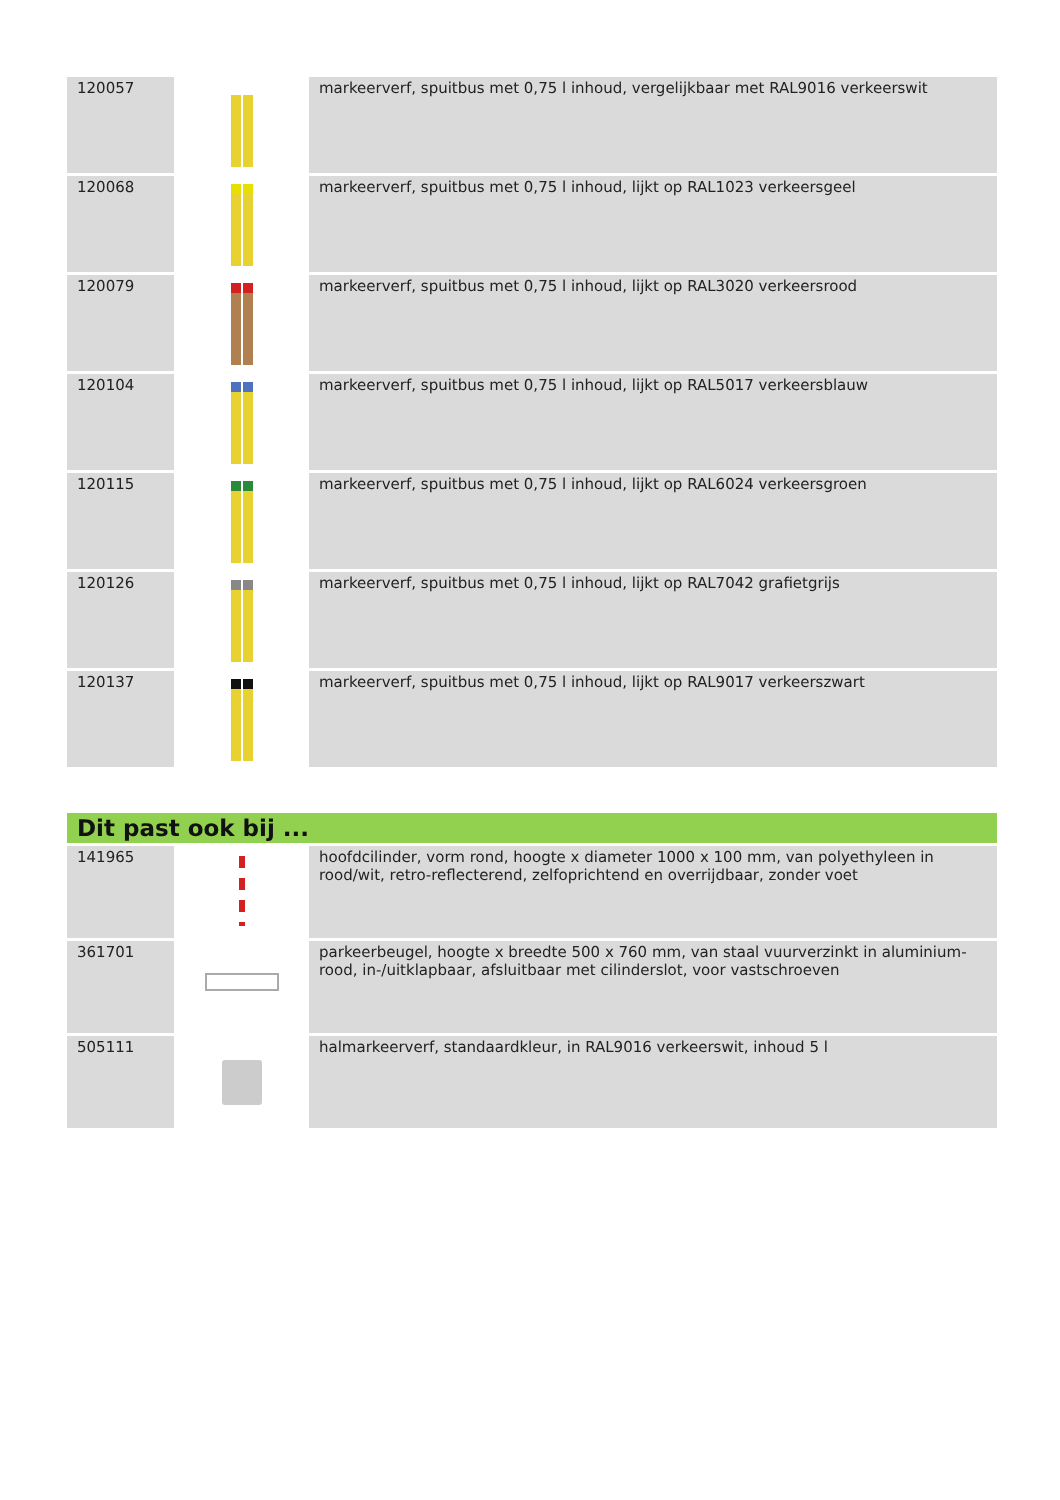| 120057 | | markeerverf, spuitbus met 0,75 l inhoud, vergelijkbaar met RAL9016 verkeerswit |
| 120068 | | markeerverf, spuitbus met 0,75 l inhoud, lijkt op RAL1023 verkeersgeel |
| 120079 | | markeerverf, spuitbus met 0,75 l inhoud, lijkt op RAL3020 verkeersrood |
| 120104 | | markeerverf, spuitbus met 0,75 l inhoud, lijkt op RAL5017 verkeersblauw |
| 120115 | | markeerverf, spuitbus met 0,75 l inhoud, lijkt op RAL6024 verkeersgroen |
| 120126 | | markeerverf, spuitbus met 0,75 l inhoud, lijkt op RAL7042 grafietgrijs |
| 120137 | | markeerverf, spuitbus met 0,75 l inhoud, lijkt op RAL9017 verkeerszwart |
| Dit past ook bij ... | | |
| 141965 | | hoofdcilinder, vorm rond, hoogte x diameter 1000 x 100 mm, van polyethyleen in rood/wit, retro-reflecterend, zelfoprichtend en overrijdbaar, zonder voet |
| 361701 | | parkeerbeugel, hoogte x breedte 500 x 760 mm, van staal vuurverzinkt in aluminium-rood, in-/uitklapbaar, afsluitbaar met cilinderslot, voor vastschroeven |
| 505111 | | halmarkeerverf, standaardkleur, in RAL9016 verkeerswit, inhoud 5 l |